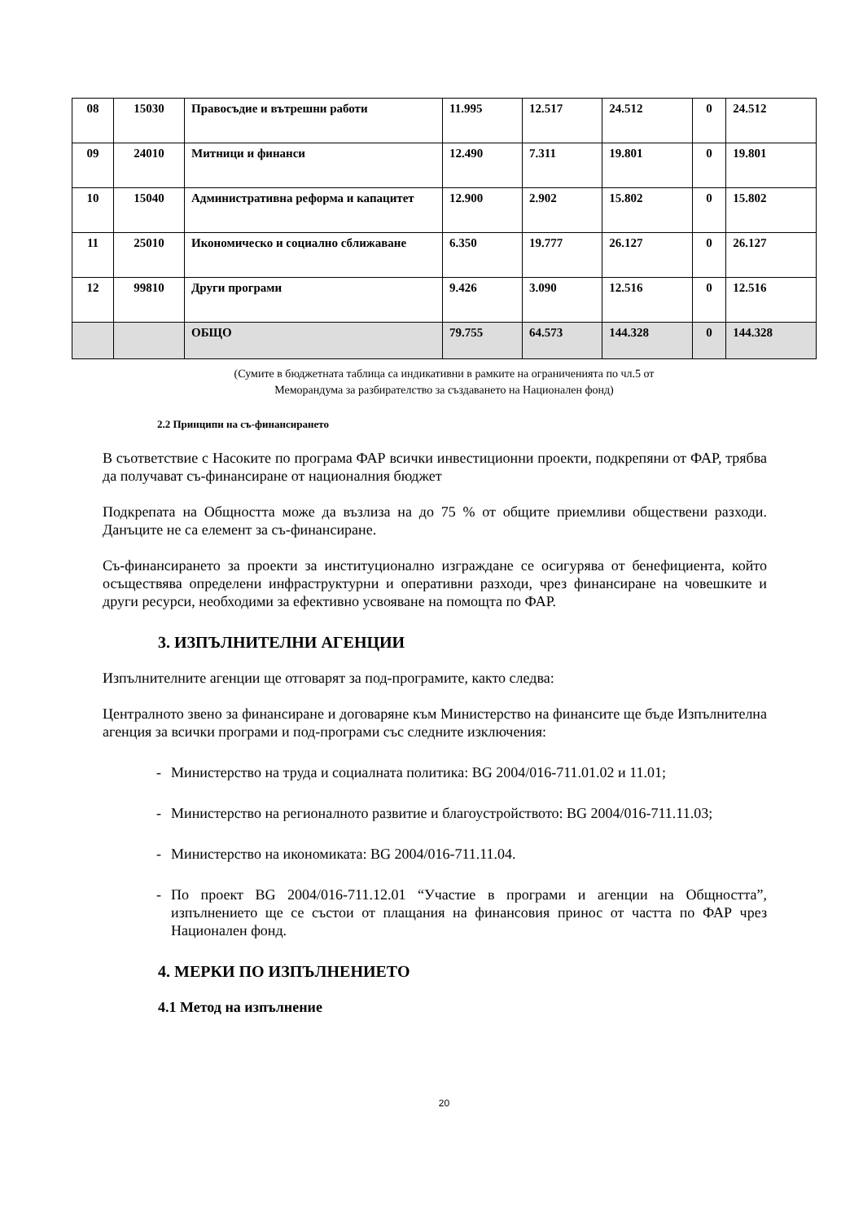| 08 | 15030 | Правосъдие и вътрешни работи | 11.995 | 12.517 | 24.512 | 0 | 24.512 |
| 09 | 24010 | Митници и финанси | 12.490 | 7.311 | 19.801 | 0 | 19.801 |
| 10 | 15040 | Административна реформа и капацитет | 12.900 | 2.902 | 15.802 | 0 | 15.802 |
| 11 | 25010 | Икономическо и социално сближаване | 6.350 | 19.777 | 26.127 | 0 | 26.127 |
| 12 | 99810 | Други програми | 9.426 | 3.090 | 12.516 | 0 | 12.516 |
| | | ОБЩО | 79.755 | 64.573 | 144.328 | 0 | 144.328 |
(Сумите в бюджетната таблица са индикативни в рамките на ограниченията по чл.5 от
Меморандума за разбирателство за създаването на Национален фонд)
2.2 Принципи на съ-финансирането
В съответствие с Насоките по програма ФАР всички инвестиционни проекти, подкрепяни от ФАР, трябва да получават съ-финансиране от националния бюджет
Подкрепата на Общността може да възлиза на до 75 % от общите приемливи обществени разходи. Данъците не са елемент за съ-финансиране.
Съ-финансирането за проекти за институционално изграждане се осигурява от бенефициента, който осъществява определени инфраструктурни и оперативни разходи, чрез финансиране на човешките и други ресурси, необходими за ефективно усвояване на помощта по ФАР.
3. ИЗПЪЛНИТЕЛНИ АГЕНЦИИ
Изпълнителните агенции ще отговарят за под-програмите, както следва:
Централното звено за финансиране и договаряне към Министерство на финансите ще бъде Изпълнителна агенция за всички програми и под-програми със следните изключения:
- Министерство на труда и социалната политика: BG 2004/016-711.01.02 и 11.01;
- Министерство на регионалното развитие и благоустройството: BG 2004/016-711.11.03;
- Министерство на икономиката: BG 2004/016-711.11.04.
- По проект BG 2004/016-711.12.01 “Участие в програми и агенции на Общността”, изпълнението ще се състои от плащания на финансовия принос от частта по ФАР чрез Национален фонд.
4. МЕРКИ ПО ИЗПЪЛНЕНИЕТО
4.1 Метод на изпълнение
20